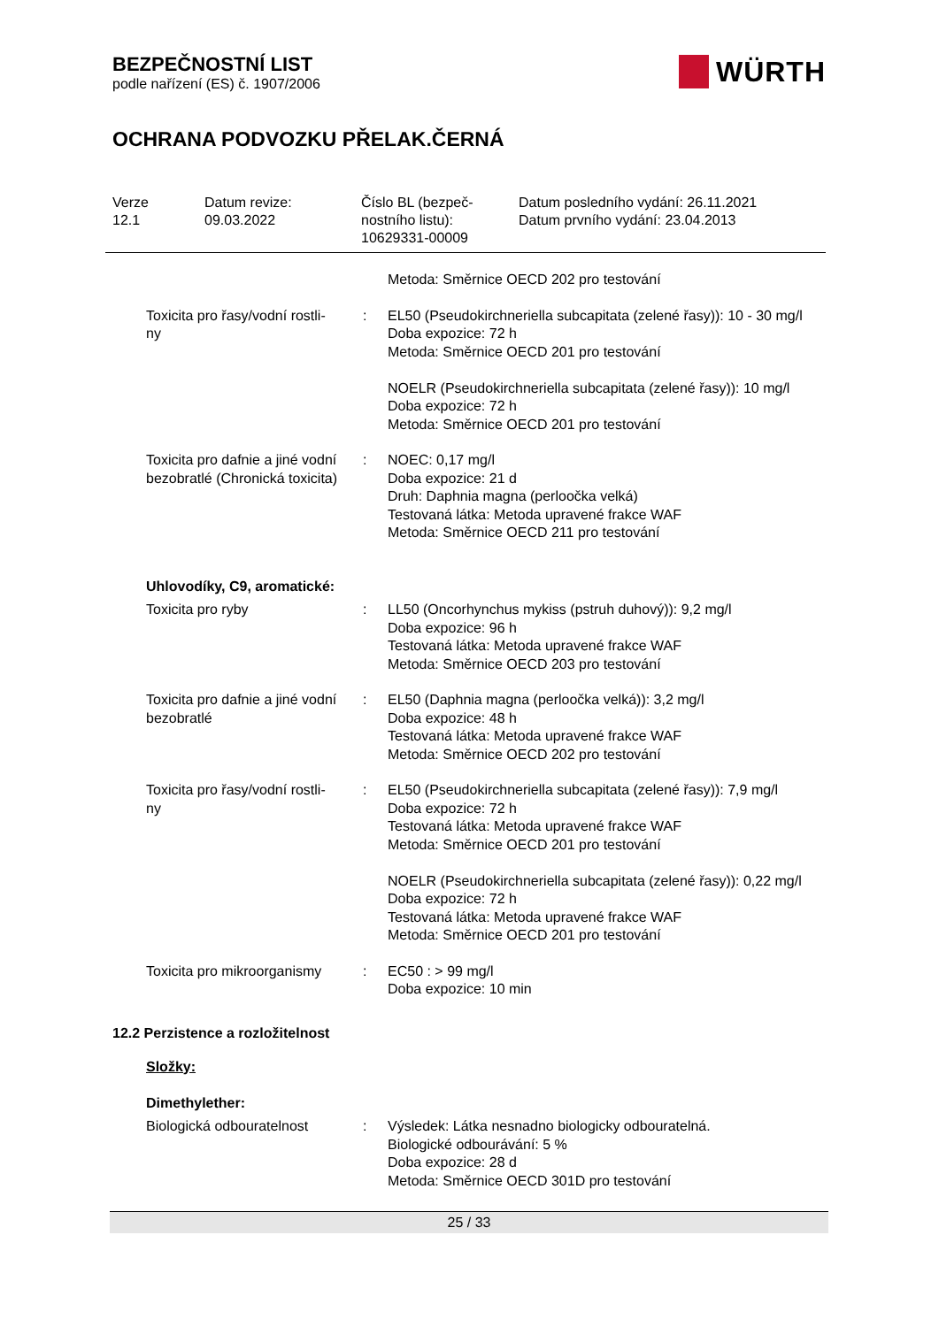BEZPEČNOSTNÍ LIST
podle nařízení (ES) č. 1907/2006
WÜRTH
OCHRANA PODVOZKU PŘELAK.ČERNÁ
Verze
12.1
Datum revize:
09.03.2022
Číslo BL (bezpeč-
nostního listu):
10629331-00009
Datum posledního vydání: 26.11.2021
Datum prvního vydání: 23.04.2013
| | | Metoda: Směrnice OECD 202 pro testování |
| Toxicita pro řasy/vodní rostli- ny | : | EL50 (Pseudokirchneriella subcapitata (zelené řasy)): 10 - 30 mg/l Doba expozice: 72 h Metoda: Směrnice OECD 201 pro testování NOELR (Pseudokirchneriella subcapitata (zelené řasy)): 10 mg/l Doba expozice: 72 h Metoda: Směrnice OECD 201 pro testování |
| Toxicita pro dafnie a jiné vodní bezobratlé (Chronická toxicita) | : | NOEC: 0,17 mg/l Doba expozice: 21 d Druh: Daphnia magna (perloočka velká) Testovaná látka: Metoda upravené frakce WAF Metoda: Směrnice OECD 211 pro testování |
| Uhlovodíky, C9, aromatické: | | |
| Toxicita pro ryby | : | LL50 (Oncorhynchus mykiss (pstruh duhový)): 9,2 mg/l Doba expozice: 96 h Testovaná látka: Metoda upravené frakce WAF Metoda: Směrnice OECD 203 pro testování |
| Toxicita pro dafnie a jiné vodní bezobratlé | : | EL50 (Daphnia magna (perloočka velká)): 3,2 mg/l Doba expozice: 48 h Testovaná látka: Metoda upravené frakce WAF Metoda: Směrnice OECD 202 pro testování |
| Toxicita pro řasy/vodní rostli- ny | : | EL50 (Pseudokirchneriella subcapitata (zelené řasy)): 7,9 mg/l Doba expozice: 72 h Testovaná látka: Metoda upravené frakce WAF Metoda: Směrnice OECD 201 pro testování NOELR (Pseudokirchneriella subcapitata (zelené řasy)): 0,22 mg/l Doba expozice: 72 h Testovaná látka: Metoda upravené frakce WAF Metoda: Směrnice OECD 201 pro testování |
| Toxicita pro mikroorganismy | : | EC50 : > 99 mg/l Doba expozice: 10 min |
12.2 Perzistence a rozložitelnost
Složky:
| Dimethylether: | | |
| Biologická odbouratelnost | : | Výsledek: Látka nesnadno biologicky odbouratelná. Biologické odbourávání: 5 % Doba expozice: 28 d Metoda: Směrnice OECD 301D pro testování |
25 / 33